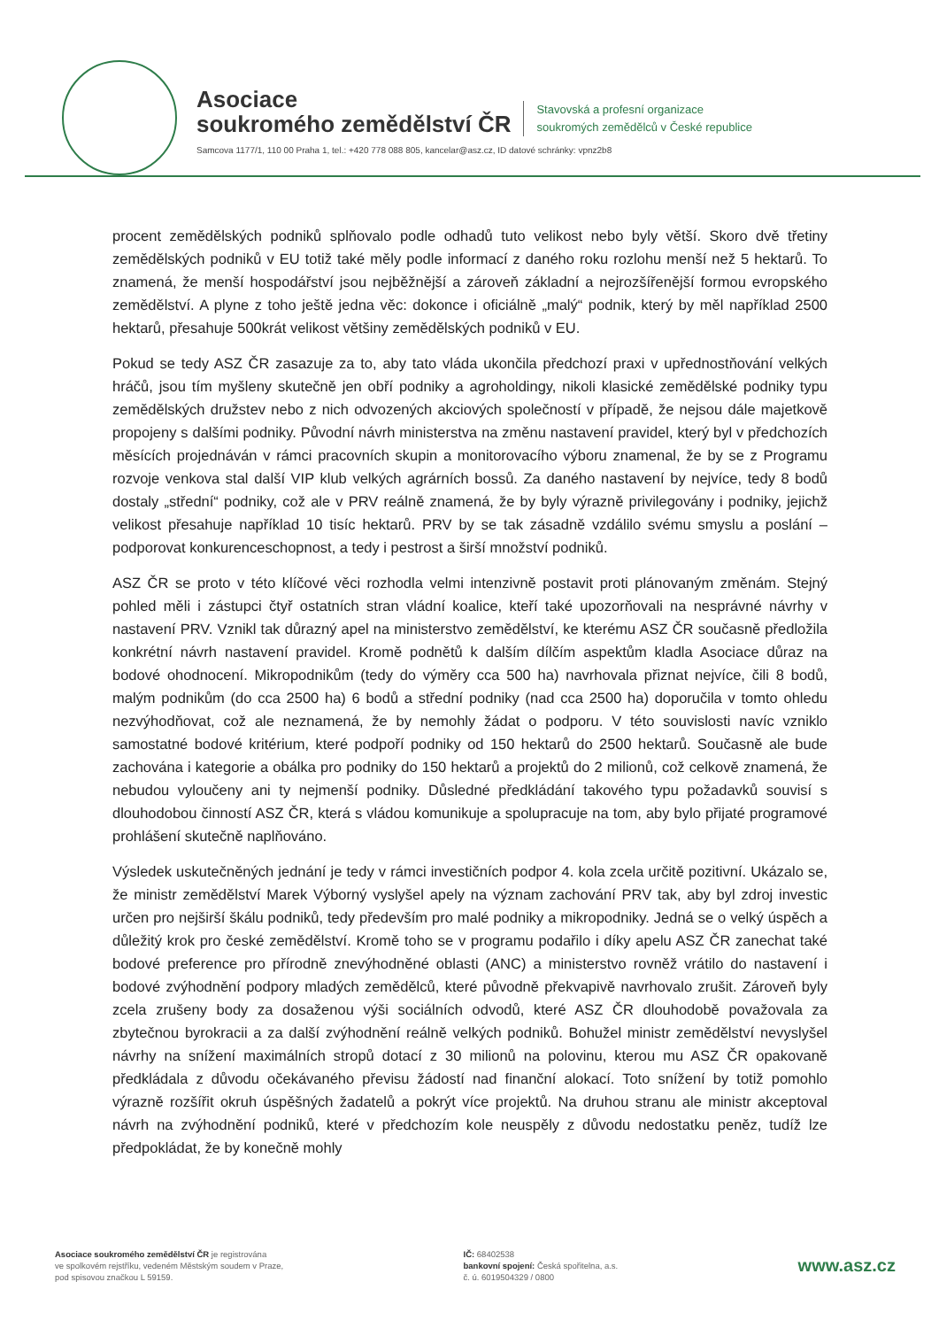Asociace
soukromého zemědělství ČR
Stavovská a profesní organizace
soukromých zemědělců v České republice
Samcova 1177/1, 110 00 Praha 1, tel.: +420 778 088 805, kancelar@asz.cz, ID datové schránky: vpnz2b8
procent zemědělských podniků splňovalo podle odhadů tuto velikost nebo byly větší. Skoro dvě třetiny zemědělských podniků v EU totiž také měly podle informací z daného roku rozlohu menší než 5 hektarů. To znamená, že menší hospodářství jsou nejběžnější a zároveň základní a nejrozšířenější formou evropského zemědělství. A plyne z toho ještě jedna věc: dokonce i oficiálně „malý“ podnik, který by měl například 2500 hektarů, přesahuje 500krát velikost většiny zemědělských podniků v EU.
Pokud se tedy ASZ ČR zasazuje za to, aby tato vláda ukončila předchozí praxi v upřednostňování velkých hráčů, jsou tím myšleny skutečně jen obří podniky a agroholdingy, nikoli klasické zemědělské podniky typu zemědělských družstev nebo z nich odvozených akciových společností v případě, že nejsou dále majetkově propojeny s dalšími podniky. Původní návrh ministerstva na změnu nastavení pravidel, který byl v předchozích měsících projednáván v rámci pracovních skupin a monitorovacího výboru znamenal, že by se z Programu rozvoje venkova stal další VIP klub velkých agrárních bossů. Za daného nastavení by nejvíce, tedy 8 bodů dostaly „střední“ podniky, což ale v PRV reálně znamená, že by byly výrazně privilegovány i podniky, jejichž velikost přesahuje například 10 tisíc hektarů. PRV by se tak zásadně vzdálilo svému smyslu a poslání – podporovat konkurenceschopnost, a tedy i pestrost a širší množství podniků.
ASZ ČR se proto v této klíčové věci rozhodla velmi intenzivně postavit proti plánovaným změnám. Stejný pohled měli i zástupci čtyř ostatních stran vládní koalice, kteří také upozorňovali na nesprávné návrhy v nastavení PRV. Vznikl tak důrazný apel na ministerstvo zemědělství, ke kterému ASZ ČR současně předložila konkrétní návrh nastavení pravidel. Kromě podnětů k dalším dílčím aspektům kladla Asociace důraz na bodové ohodnocení. Mikropodnikům (tedy do výměry cca 500 ha) navrhovala přiznat nejvíce, čili 8 bodů, malým podnikům (do cca 2500 ha) 6 bodů a střední podniky (nad cca 2500 ha) doporučila v tomto ohledu nezvýhodňovat, což ale neznamená, že by nemohly žádat o podporu. V této souvislosti navíc vzniklo samostatné bodové kritérium, které podpoří podniky od 150 hektarů do 2500 hektarů. Současně ale bude zachována i kategorie a obálka pro podniky do 150 hektarů a projektů do 2 milionů, což celkově znamená, že nebudou vyloučeny ani ty nejmenší podniky. Důsledné předkládání takového typu požadavků souvisí s dlouhodobou činností ASZ ČR, která s vládou komunikuje a spolupracuje na tom, aby bylo přijaté programové prohlášení skutečně naplňováno.
Výsledek uskutečněných jednání je tedy v rámci investičních podpor 4. kola zcela určitě pozitivní. Ukázalo se, že ministr zemědělství Marek Výborný vyslyšel apely na význam zachování PRV tak, aby byl zdroj investic určen pro nejširší škálu podniků, tedy především pro malé podniky a mikropodniky. Jedná se o velký úspěch a důležitý krok pro české zemědělství. Kromě toho se v programu podařilo i díky apelu ASZ ČR zanechat také bodové preference pro přírodně znevýhodněné oblasti (ANC) a ministerstvo rovněž vrátilo do nastavení i bodové zvýhodnění podpory mladých zemědělců, které původně překvapivě navrhovalo zrušit. Zároveň byly zcela zrušeny body za dosaženou výši sociálních odvodů, které ASZ ČR dlouhodobě považovala za zbytečnou byrokracii a za další zvýhodnění reálně velkých podniků. Bohužel ministr zemědělství nevyslyšel návrhy na snížení maximálních stropů dotací z 30 milionů na polovinu, kterou mu ASZ ČR opakovaně předkládala z důvodu očekávaného převisu žádostí nad finanční alokací. Toto snížení by totiž pomohlo výrazně rozšířit okruh úspěšných žadatelů a pokrýt více projektů. Na druhou stranu ale ministr akceptoval návrh na zvýhodnění podniků, které v předchozím kole neuspěly z důvodu nedostatku peněz, tudíž lze předpokládat, že by konečně mohly
Asociace soukromého zemědělství ČR je registrována
ve spolkovém rejstříku, vedeném Městským soudem v Praze,
pod spisovou značkou L 59159.
IČ: 68402538
bankovní spojení: Česká spořitelna, a.s.
č. ú. 6019504329 / 0800
www.asz.cz